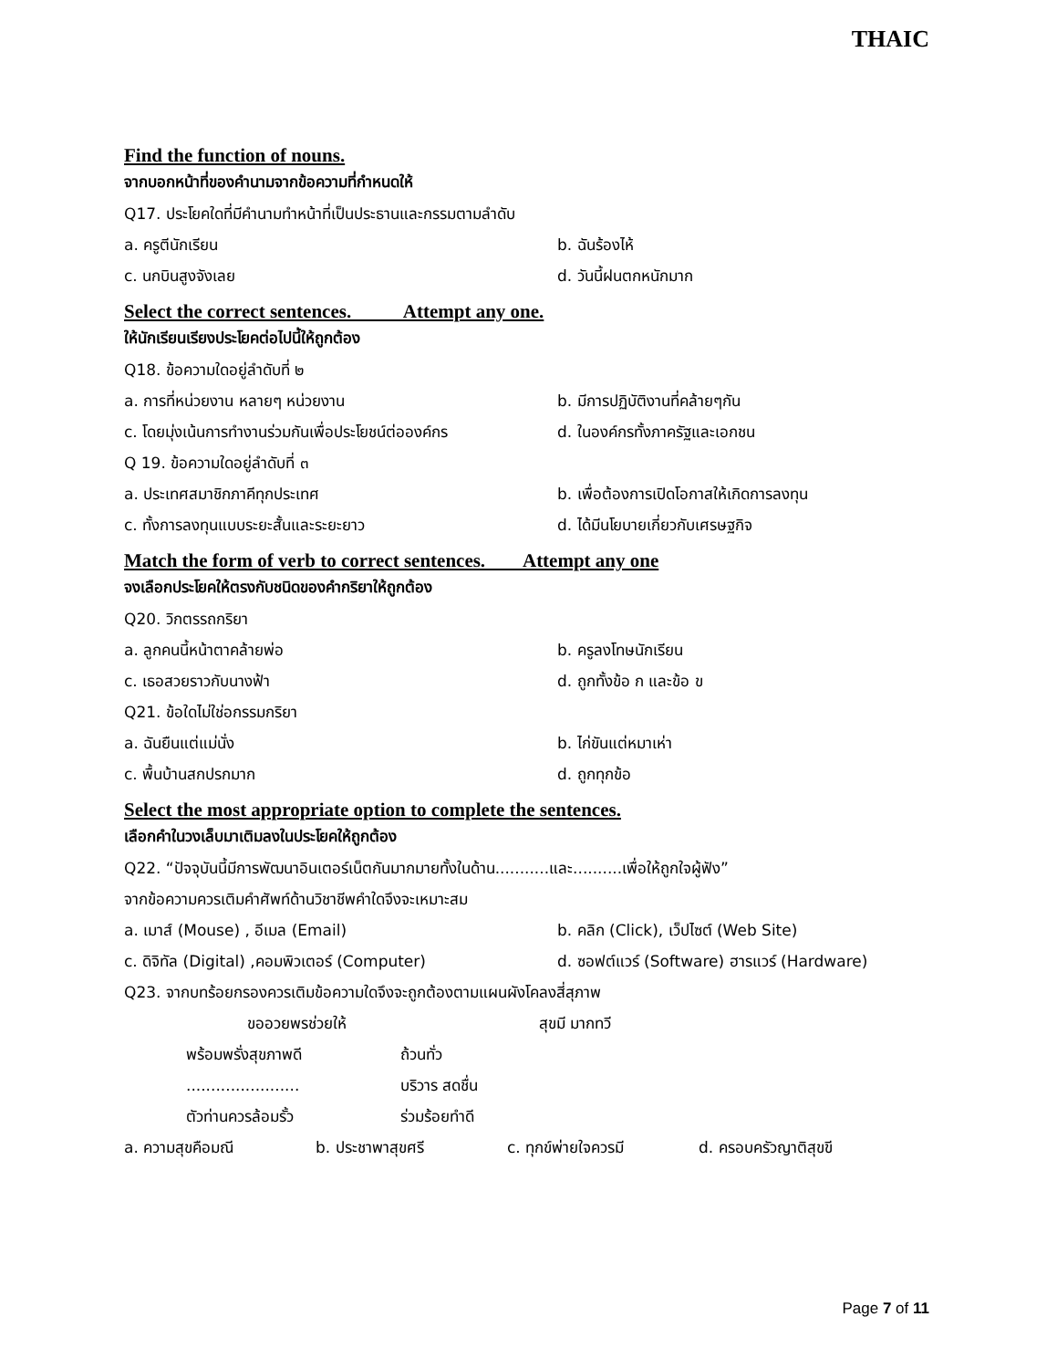THAIC
Find the function of nouns.
จากบอกหน้าที่ของคำนามจากข้อความที่กำหนดให้
Q17. ประโยคใดที่มีคำนามทำหน้าที่เป็นประธานและกรรมตามลำดับ
a. ครูตีนักเรียน b. ฉันร้องไห้
c. นกบินสูงจังเลย d. วันนี้ฝนตกหนักมาก
Select the correct sentences. Attempt any one.
ให้นักเรียนเรียงประโยคต่อไปนี้ให้ถูกต้อง
Q18. ข้อความใดอยู่ลำดับที่ ๒
a. การที่หน่วยงาน หลายๆ หน่วยงาน b. มีการปฏิบัติงานที่คล้ายๆกัน
c. โดยมุ่งเน้นการทำงานร่วมกันเพื่อประโยชน์ต่อองค์กร d. ในองค์กรทั้งภาครัฐและเอกชน
Q 19. ข้อความใดอยู่ลำดับที่ ๓
a. ประเทศสมาชิกภาคีทุกประเทศ b. เพื่อต้องการเปิดโอกาสให้เกิดการลงทุน
c. ทั้งการลงทุนแบบระยะสั้นและระยะยาว d. ได้มีนโยบายเกี่ยวกับเศรษฐกิจ
Match the form of verb to correct sentences. Attempt any one
จงเลือกประโยคให้ตรงกับชนิดของคำกริยาให้ถูกต้อง
Q20. วิกตรรถกริยา
a. ลูกคนนี้หน้าตาคล้ายพ่อ b. ครูลงโทษนักเรียน
c. เธอสวยราวกับนางฟ้า d. ถูกทั้งข้อ ก และข้อ ข
Q21. ข้อใดไม่ใช่อกรรมกริยา
a. ฉันยืนแต่แม่นั่ง b. ไก่ขันแต่หมาเห่า
c. พื้นบ้านสกปรกมาก d. ถูกทุกข้อ
Select the most appropriate option to complete the sentences.
เลือกคำในวงเล็บมาเติมลงในประโยคให้ถูกต้อง
Q22. “ปัจจุบันนี้มีการพัฒนาอินเตอร์เน็ตกันมากมายทั้งในด้าน...........และ..........เพื่อให้ถูกใจผู้ฟัง”
จากข้อความควรเติมคำศัพท์ด้านวิชาชีพคำใดจึงจะเหมาะสม
a. เมาส์ (Mouse) , อีเมล (Email) b. คลิก (Click), เว็ปไซต์ (Web Site)
c. ดิจิทัล (Digital) ,คอมพิวเตอร์ (Computer) d. ซอฟต์แวร์ (Software) ฮารแวร์ (Hardware)
Q23. จากบทร้อยกรองควรเติมข้อความใดจึงจะถูกต้องตามแผนผังโคลงสี่สุภาพ
ขออวยพรช่วยให้ สุขมี มากทวี
พร้อมพรั่งสุขภาพดี ถ้วนทั่ว
....................... บริวาร สดชื่น
ตัวท่านควรล้อมรั้ว ร่วมร้อยทำดี
a. ความสุขคือมณี b. ประชาพาสุขศรี c. ทุกข์พ่ายใจควรมี d. ครอบครัวญาติสุขขี
Page 7 of 11